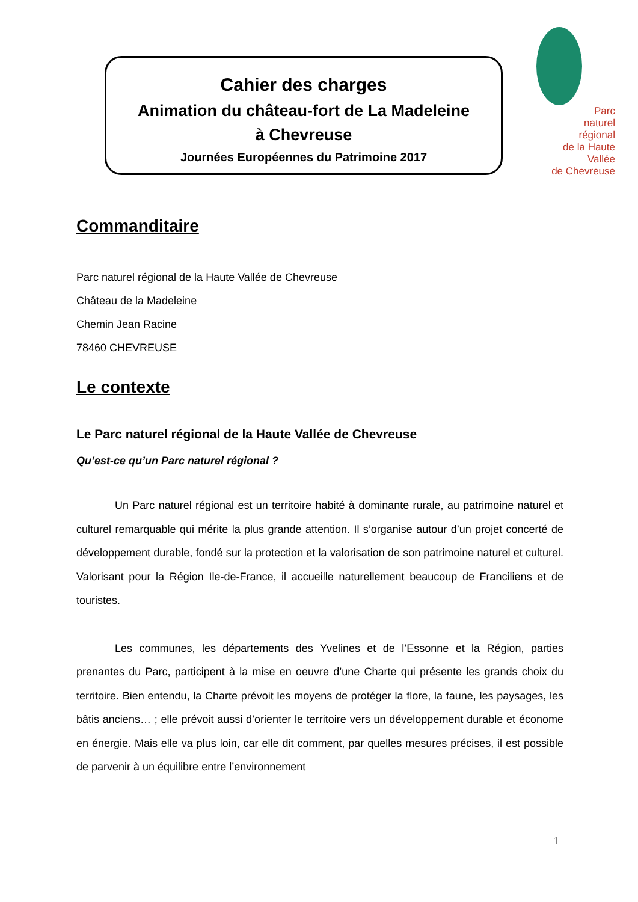Parc
naturel
régional
de la Haute Vallée
de Chevreuse
Cahier des charges
Animation du château-fort de La Madeleine
à Chevreuse
Journées Européennes du Patrimoine 2017
Commanditaire
Parc naturel régional de la Haute Vallée de Chevreuse
Château de la Madeleine
Chemin Jean Racine
78460 CHEVREUSE
Le contexte
Le Parc naturel régional de la Haute Vallée de Chevreuse
Qu’est-ce qu’un Parc naturel régional ?
Un Parc naturel régional est un territoire habité à dominante rurale, au patrimoine naturel et culturel remarquable qui mérite la plus grande attention. Il s’organise autour d’un projet concerté de développement durable, fondé sur la protection et la valorisation de son patrimoine naturel et culturel. Valorisant pour la Région Ile-de-France, il accueille naturellement beaucoup de Franciliens et de touristes.
Les communes, les départements des Yvelines et de l’Essonne et la Région, parties prenantes du Parc, participent à la mise en oeuvre d’une Charte qui présente les grands choix du territoire. Bien entendu, la Charte prévoit les moyens de protéger la flore, la faune, les paysages, les bâtis anciens… ; elle prévoit aussi d’orienter le territoire vers un développement durable et économe en énergie. Mais elle va plus loin, car elle dit comment, par quelles mesures précises, il est possible de parvenir à un équilibre entre l’environnement
1